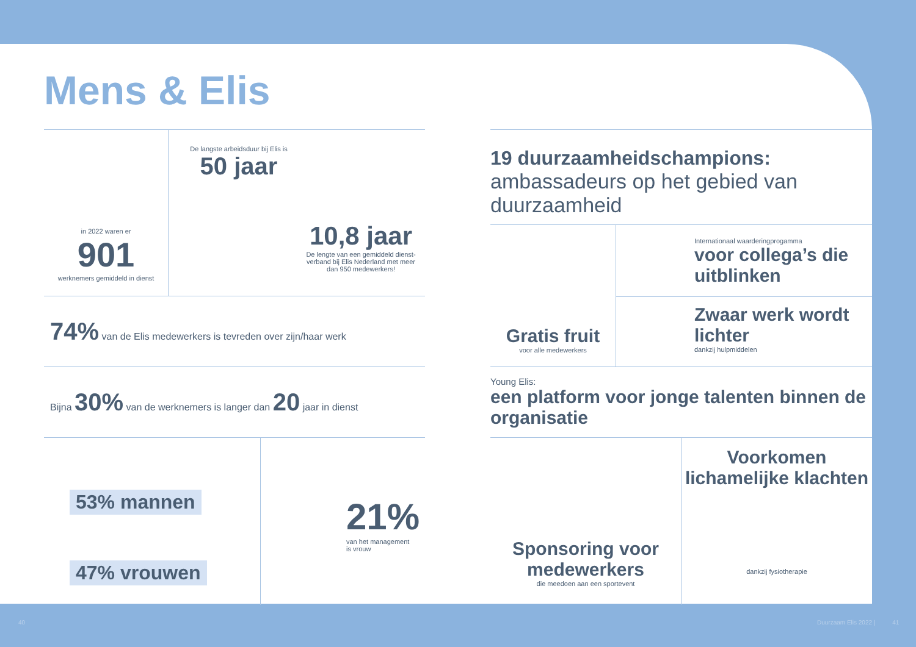Mens & Elis
in 2022 waren er
901
werknemers gemiddeld in dienst
De langste arbeidsduur bij Elis is
50 jaar
10,8 jaar
De lengte van een gemiddeld dienst-verband bij Elis Nederland met meer dan 950 medewerkers!
74% van de Elis medewerkers is tevreden over zijn/haar werk
Bijna 30% van de werknemers is langer dan 20 jaar in dienst
53% mannen 47% vrouwen
21%
van het management
is vrouw
19 duurzaamheidschampions:
ambassadeurs op het gebied van duurzaamheid
Gratis fruit
voor alle medewerkers
Internationaal waarderingprogamma
voor collega’s die uitblinken
Zwaar werk wordt lichter
dankzij hulpmiddelen
Young Elis:
een platform voor jonge talenten binnen de organisatie
Sponsoring voor medewerkers
die meedoen aan een sportevent
Voorkomen lichamelijke klachten
dankzij fysiotherapie
40
Duurzaam Elis 2022 | 41